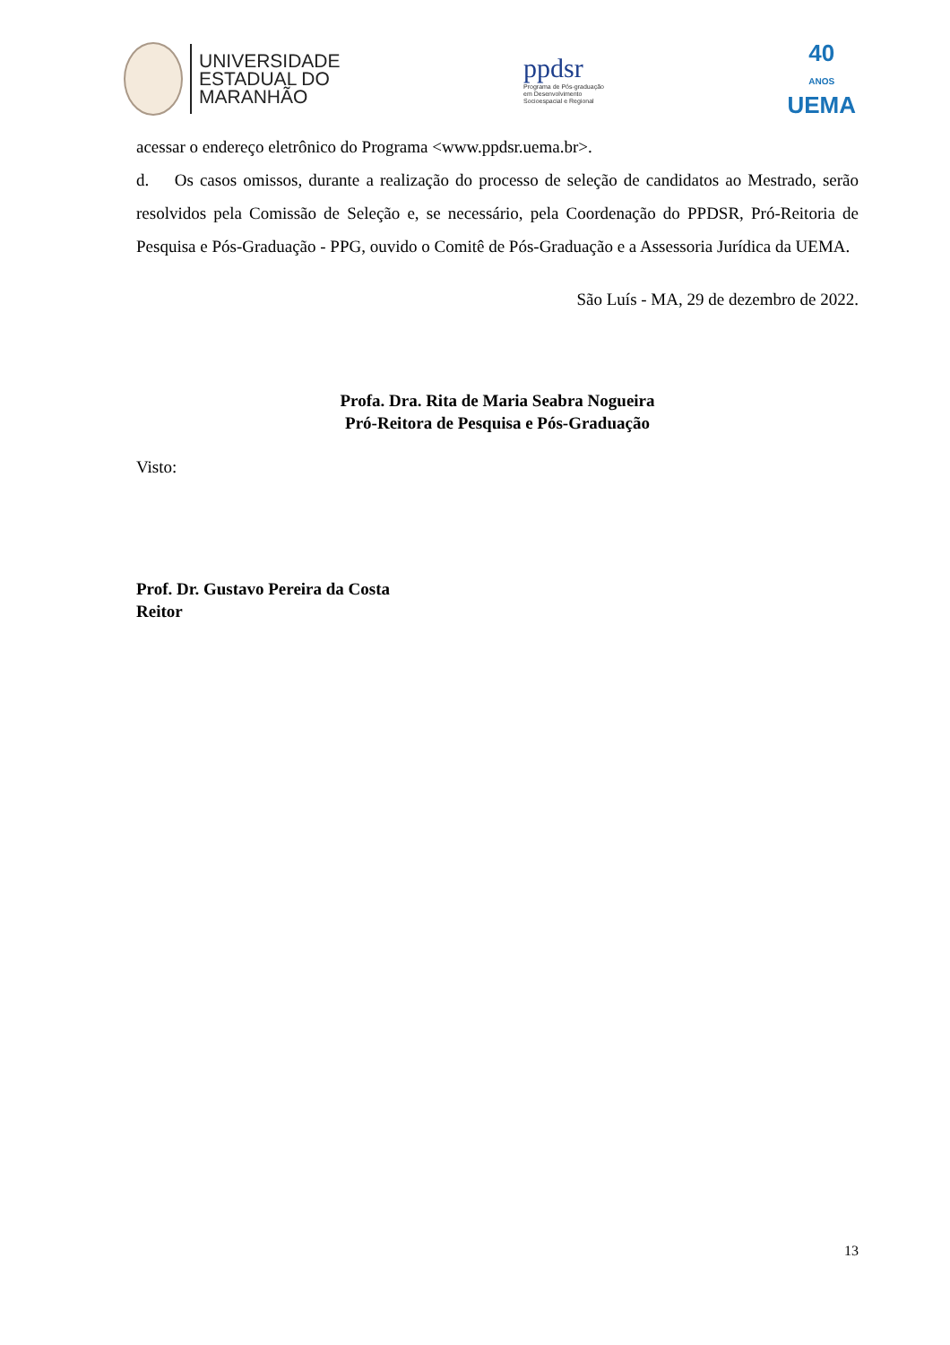UNIVERSIDADE
ESTADUAL DO
MARANHÃO
ppdsr
Programa de Pós-graduação
em Desenvolvimento
Socioespacial e Regional
40
ANOS
UEMA
acessar o endereço eletrônico do Programa <www.ppdsr.uema.br>.
d. Os casos omissos, durante a realização do processo de seleção de candidatos ao Mestrado, serão resolvidos pela Comissão de Seleção e, se necessário, pela Coordenação do PPDSR, Pró-Reitoria de Pesquisa e Pós-Graduação - PPG, ouvido o Comitê de Pós-Graduação e a Assessoria Jurídica da UEMA.
São Luís - MA, 29 de dezembro de 2022.
Profa. Dra. Rita de Maria Seabra Nogueira
Pró-Reitora de Pesquisa e Pós-Graduação
Visto:
Prof. Dr. Gustavo Pereira da Costa
Reitor
13